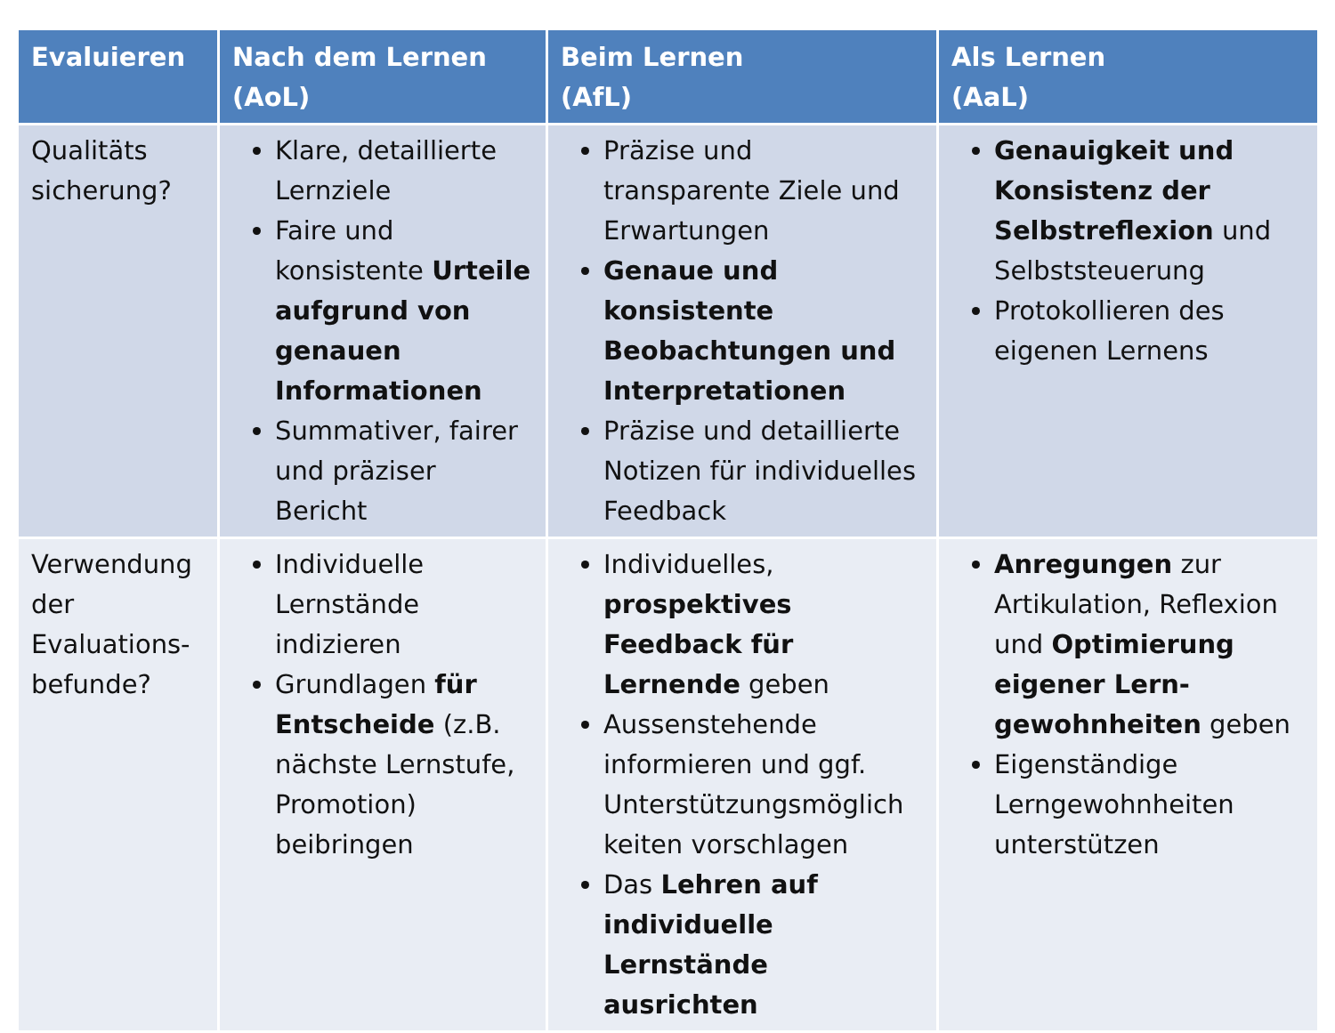| Evaluieren | Nach dem Lernen (AoL) | Beim Lernen (AfL) | Als Lernen (AaL) |
| --- | --- | --- | --- |
| Qualitäts sicherung? | Klare, detaillierte Lernziele Faire und konsistente Urteile aufgrund von genauen Informationen Summativer, fairer und präziser Bericht | Präzise und transparente Ziele und Erwartungen Genaue und konsistente Beobachtungen und Interpretationen Präzise und detaillierte Notizen für individuelles Feedback | Genauigkeit und Konsistenz der Selbstreflexion und Selbststeuerung Protokollieren des eigenen Lernens |
| Verwendung der Evaluations-befunde? | Individuelle Lernstände indizieren Grundlagen für Entscheide (z.B. nächste Lernstufe, Promotion) beibringen | Individuelles, prospektives Feedback für Lernende geben Aussenstehende informieren und ggf. Unterstützungsmöglich keiten vorschlagen Das Lehren auf individuelle Lernstände ausrichten | Anregungen zur Artikulation, Reflexion und Optimierung eigener Lern-gewohnheiten geben Eigenständige Lerngewohnheiten unterstützen |